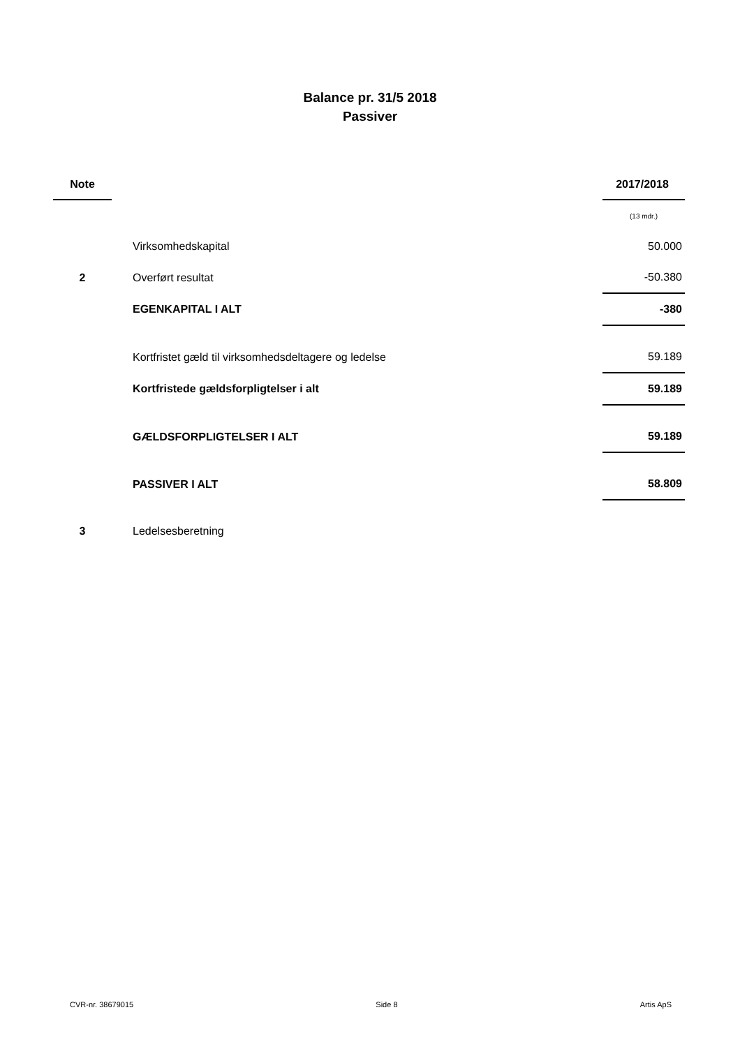Balance pr. 31/5 2018
Passiver
| Note | | 2017/2018 |
| --- | --- | --- |
| | | (13 mdr.) |
| | Virksomhedskapital | 50.000 |
| 2 | Overført resultat | -50.380 |
| | EGENKAPITAL I ALT | -380 |
| | Kortfristet gæld til virksomhedsdeltagere og ledelse | 59.189 |
| | Kortfristede gældsforpligtelser i alt | 59.189 |
| | GÆLDSFORPLIGTELSER I ALT | 59.189 |
| | PASSIVER I ALT | 58.809 |
| 3 | Ledelsesberetning | |
CVR-nr. 38679015 Side 8 Artis ApS